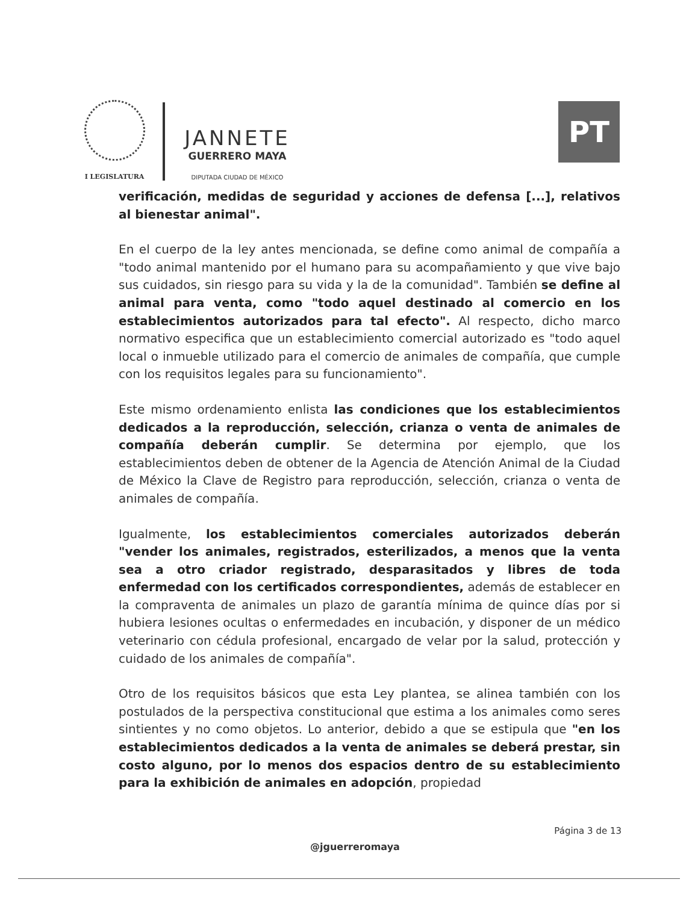I LEGISLATURA
JANNETE
GUERRERO MAYA
DIPUTADA CIUDAD DE MÉXICO
PT
verificación, medidas de seguridad y acciones de defensa [...], relativos al bienestar animal".
En el cuerpo de la ley antes mencionada, se define como animal de compañía a "todo animal mantenido por el humano para su acompañamiento y que vive bajo sus cuidados, sin riesgo para su vida y la de la comunidad". También se define al animal para venta, como "todo aquel destinado al comercio en los establecimientos autorizados para tal efecto". Al respecto, dicho marco normativo especifica que un establecimiento comercial autorizado es "todo aquel local o inmueble utilizado para el comercio de animales de compañía, que cumple con los requisitos legales para su funcionamiento".
Este mismo ordenamiento enlista las condiciones que los establecimientos dedicados a la reproducción, selección, crianza o venta de animales de compañía deberán cumplir. Se determina por ejemplo, que los establecimientos deben de obtener de la Agencia de Atención Animal de la Ciudad de México la Clave de Registro para reproducción, selección, crianza o venta de animales de compañía.
Igualmente, los establecimientos comerciales autorizados deberán "vender los animales, registrados, esterilizados, a menos que la venta sea a otro criador registrado, desparasitados y libres de toda enfermedad con los certificados correspondientes, además de establecer en la compraventa de animales un plazo de garantía mínima de quince días por si hubiera lesiones ocultas o enfermedades en incubación, y disponer de un médico veterinario con cédula profesional, encargado de velar por la salud, protección y cuidado de los animales de compañía".
Otro de los requisitos básicos que esta Ley plantea, se alinea también con los postulados de la perspectiva constitucional que estima a los animales como seres sintientes y no como objetos. Lo anterior, debido a que se estipula que "en los establecimientos dedicados a la venta de animales se deberá prestar, sin costo alguno, por lo menos dos espacios dentro de su establecimiento para la exhibición de animales en adopción, propiedad
Página 3 de 13
@jguerreromaya